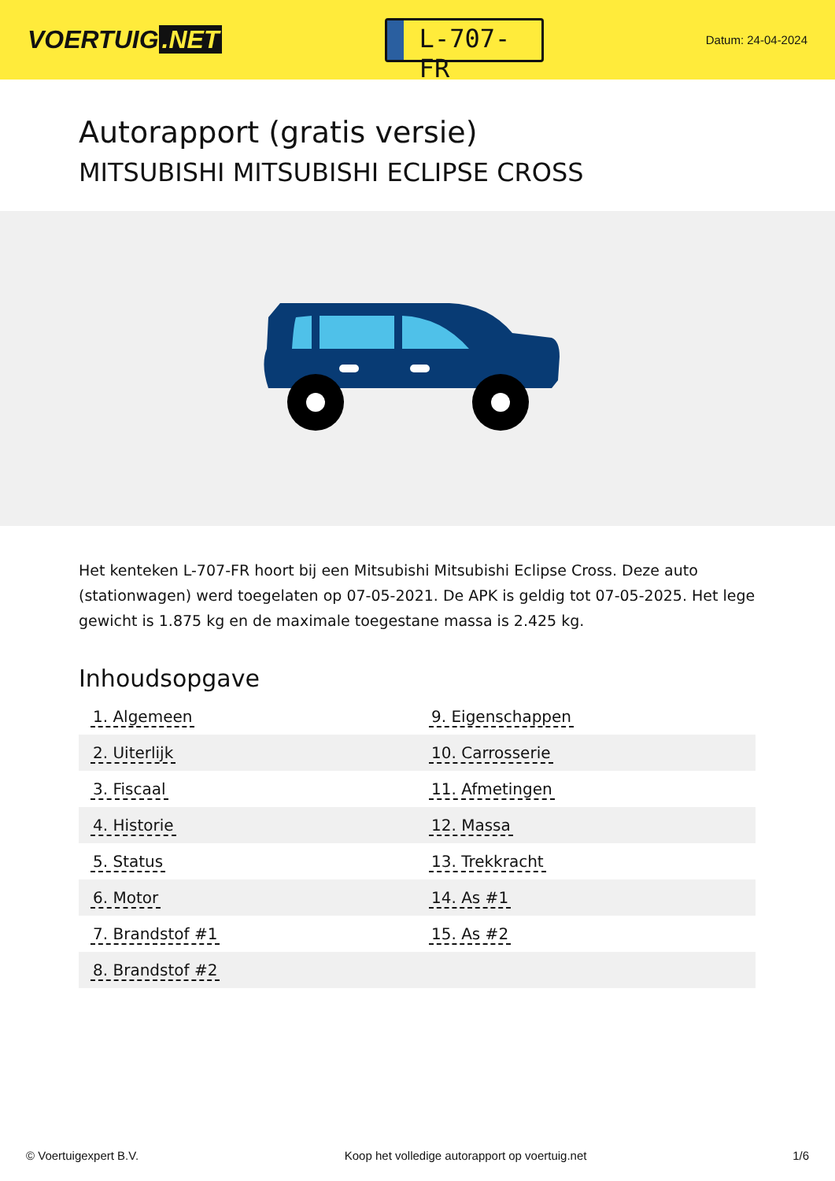VOERTUIG.NET
L-707-FR
Datum: 24-04-2024
Autorapport (gratis versie)
MITSUBISHI MITSUBISHI ECLIPSE CROSS
Het kenteken L-707-FR hoort bij een Mitsubishi Mitsubishi Eclipse Cross. Deze auto (stationwagen) werd toegelaten op 07-05-2021. De APK is geldig tot 07-05-2025. Het lege gewicht is 1.875 kg en de maximale toegestane massa is 2.425 kg.
Inhoudsopgave
| 1. Algemeen | 9. Eigenschappen |
| 2. Uiterlijk | 10. Carrosserie |
| 3. Fiscaal | 11. Afmetingen |
| 4. Historie | 12. Massa |
| 5. Status | 13. Trekkracht |
| 6. Motor | 14. As #1 |
| 7. Brandstof #1 | 15. As #2 |
| 8. Brandstof #2 | |
© Voertuigexpert B.V. Koop het volledige autorapport op voertuig.net 1/6